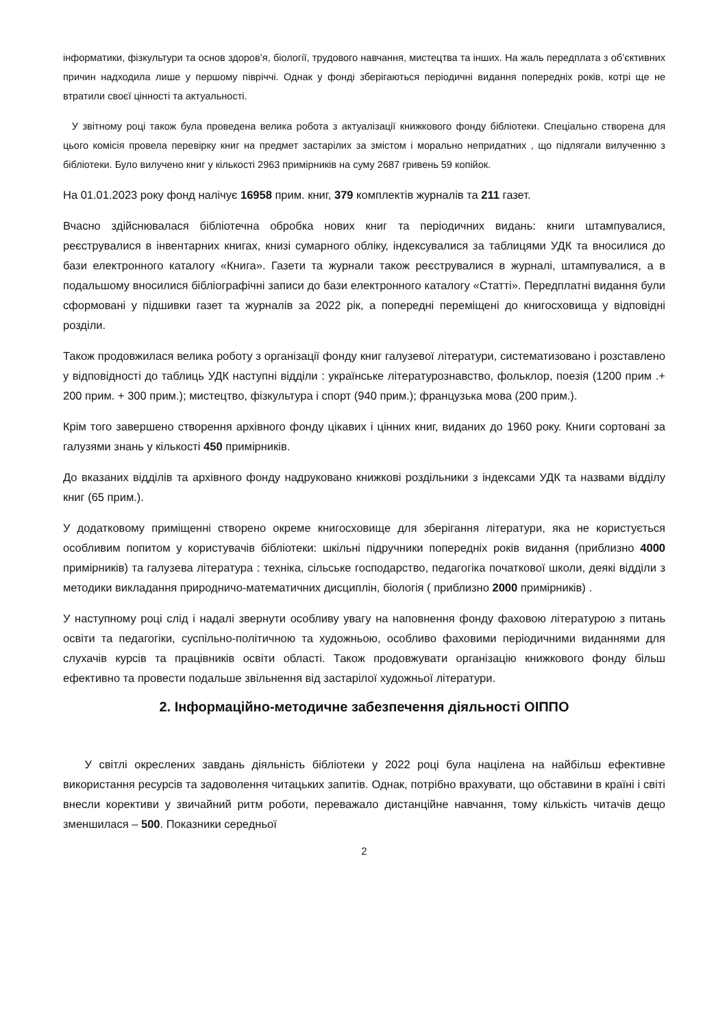інформатики, фізкультури та основ здоров’я, біології, трудового навчання, мистецтва та інших. На жаль передплата з об’єктивних причин надходила лише у першому півріччі. Однак у фонді зберігаються періодичні видання попередніх років, котрі ще не втратили своєї цінності та актуальності.
У звітному році також була проведена велика робота з актуалізації книжкового фонду бібліотеки. Спеціально створена для цього комісія провела перевірку книг на предмет застарілих за змістом і морально непридатних , що підлягали вилученню з бібліотеки. Було вилучено книг у кількості 2963 примірників на суму 2687 гривень 59 копійок.
На 01.01.2023 року фонд налічує 16958 прим. книг, 379 комплектів журналів та 211 газет.
Вчасно здійснювалася бібліотечна обробка нових книг та періодичних видань: книги штампувалися, реєструвалися в інвентарних книгах, книзі сумарного обліку, індексувалися за таблицями УДК та вносилися до бази електронного каталогу «Книга». Газети та журнали також реєструвалися в журналі, штампувалися, а в подальшому вносилися бібліографічні записи до бази електронного каталогу «Статті». Передплатні видання були сформовані у підшивки газет та журналів за 2022 рік, а попередні переміщені до книгосховища у відповідні розділи.
Також продовжилася велика роботу з організації фонду книг галузевої літератури, систематизовано і розставлено у відповідності до таблиць УДК наступні відділи : українське літературознавство, фольклор, поезія (1200 прим .+ 200 прим. + 300 прим.); мистецтво, фізкультура і спорт (940 прим.); французька мова (200 прим.).
Крім того завершено створення архівного фонду цікавих і цінних книг, виданих до 1960 року. Книги сортовані за галузями знань у кількості 450 примірників.
До вказаних відділів та архівного фонду надруковано книжкові роздільники з індексами УДК та назвами відділу книг (65 прим.).
У додатковому приміщенні створено окреме книгосховище для зберігання літератури, яка не користується особливим попитом у користувачів бібліотеки: шкільні підручники попередніх років видання (приблизно 4000 примірників) та галузева література : техніка, сільське господарство, педагогіка початкової школи, деякі відділи з методики викладання природничо-математичних дисциплін, біологія ( приблизно 2000 примірників) .
У наступному році слід і надалі звернути особливу увагу на наповнення фонду фаховою літературою з питань освіти та педагогіки, суспільно-політичною та художньою, особливо фаховими періодичними виданнями для слухачів курсів та працівників освіти області. Також продовжувати організацію книжкового фонду більш ефективно та провести подальше звільнення від застарілої художньої літератури.
2. Інформаційно-методичне забезпечення діяльності ОІППО
У світлі окреслених завдань діяльність бібліотеки у 2022 році була націлена на найбільш ефективне використання ресурсів та задоволення читацьких запитів. Однак, потрібно врахувати, що обставини в країні і світі внесли корективи у звичайний ритм роботи, переважало дистанційне навчання, тому кількість читачів дещо зменшилася – 500. Показники середньої
2